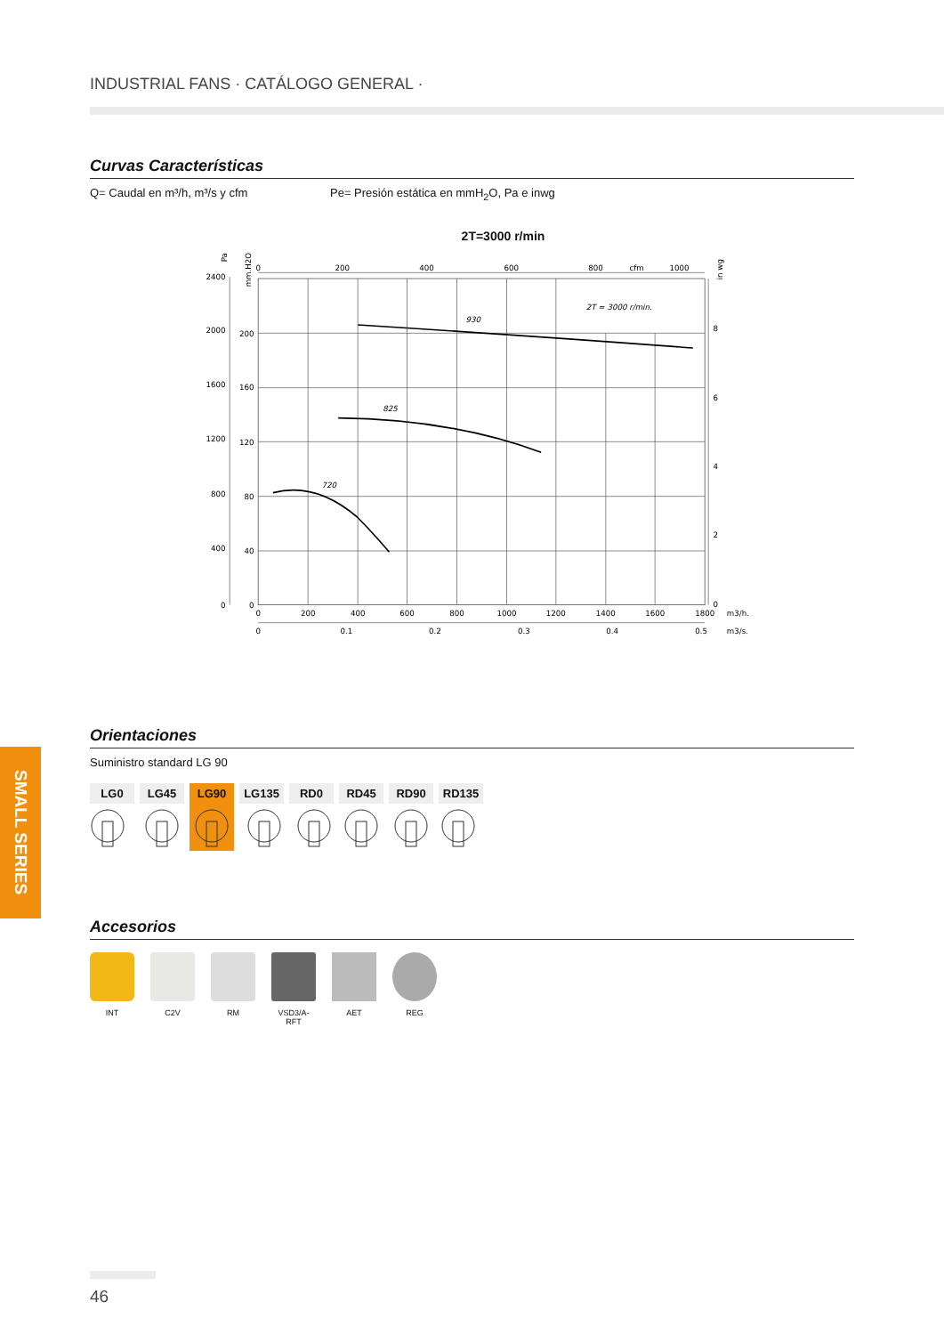INDUSTRIAL FANS · CATÁLOGO GENERAL ·
SMALL SERIES
Curvas Características
Q= Caudal en m³/h, m³/s y cfm Pe= Presión estática en mmH<sub>2</sub>O, Pa e inwg
2T=3000 r/min
930
825
720
2T = 3000 r/min.
2400
2000
1600
1200
800
400
0
200
160
120
80
40
0
8
6
4
2
0
0
200
400
600
800
1000
1200
1400
1600
1800
0
0.1
0.2
0.3
0.4
0.5
0
200
400
600
800
cfm
1000
m3/h.
m3/s.
Pa
mm.H2O
in wg
Orientaciones
Suministro standard LG 90
LG0 LG45 LG90 LG135 RD0 RD45 RD90 RD135
Accesorios
INT C2V RM VSD3/A-RFT
AET REG
46